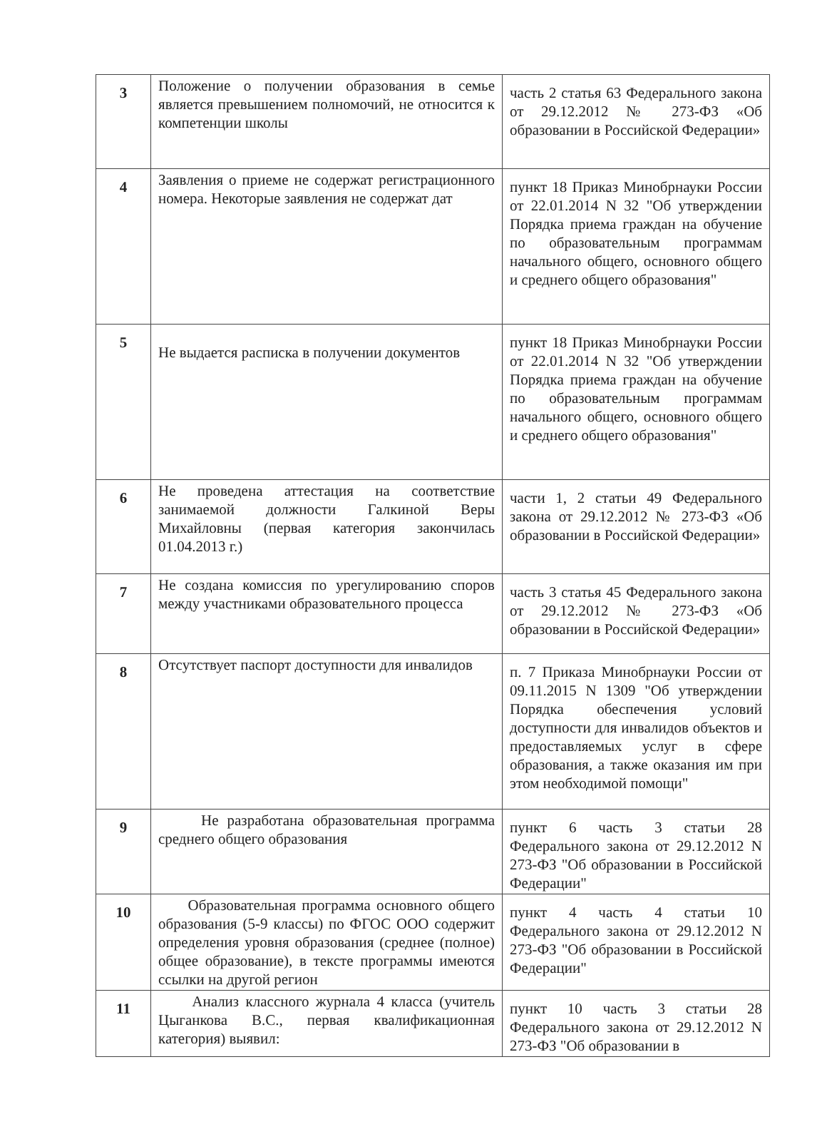| 3 | Положение о получении образования в семье является превышением полномочий, не относится к компетенции школы | часть 2 статья 63 Федерального закона от 29.12.2012 № 273-ФЗ «Об образовании в Российской Федерации» |
| 4 | Заявления о приеме не содержат регистрационного номера. Некоторые заявления не содержат дат | пункт 18 Приказ Минобрнауки России от 22.01.2014 N 32 "Об утверждении Порядка приема граждан на обучение по образовательным программам начального общего, основного общего и среднего общего образования" |
| 5 | Не выдается расписка в получении документов | пункт 18 Приказ Минобрнауки России от 22.01.2014 N 32 "Об утверждении Порядка приема граждан на обучение по образовательным программам начального общего, основного общего и среднего общего образования" |
| 6 | Не проведена аттестация на соответствие занимаемой должности Галкиной Веры Михайловны (первая категория закончилась 01.04.2013 г.) | части 1, 2 статьи 49 Федерального закона от 29.12.2012 № 273-ФЗ «Об образовании в Российской Федерации» |
| 7 | Не создана комиссия по урегулированию споров между участниками образовательного процесса | часть 3 статья 45 Федерального закона от 29.12.2012 № 273-ФЗ «Об образовании в Российской Федерации» |
| 8 | Отсутствует паспорт доступности для инвалидов | п. 7 Приказа Минобрнауки России от 09.11.2015 N 1309 "Об утверждении Порядка обеспечения условий доступности для инвалидов объектов и предоставляемых услуг в сфере образования, а также оказания им при этом необходимой помощи" |
| 9 | Не разработана образовательная программа среднего общего образования | пункт 6 часть 3 статьи 28 Федерального закона от 29.12.2012 N 273-ФЗ "Об образовании в Российской Федерации" |
| 10 | Образовательная программа основного общего образования (5-9 классы) по ФГОС ООО содержит определения уровня образования (среднее (полное) общее образование), в тексте программы имеются ссылки на другой регион | пункт 4 часть 4 статьи 10 Федерального закона от 29.12.2012 N 273-ФЗ "Об образовании в Российской Федерации" |
| 11 | Анализ классного журнала 4 класса (учитель Цыганкова В.С., первая квалификационная категория) выявил: | пункт 10 часть 3 статьи 28 Федерального закона от 29.12.2012 N 273-ФЗ "Об образовании в |